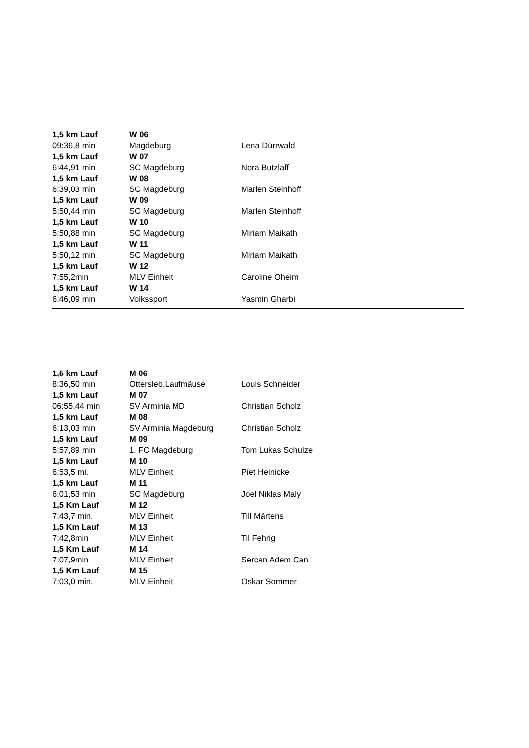| 1,5 km Lauf | W 06 | |
| 09:36,8 min | Magdeburg | Lena Dürrwald |
| 1,5 km Lauf | W 07 | |
| 6:44,91 min | SC Magdeburg | Nora Butzlaff |
| 1,5 km Lauf | W 08 | |
| 6:39,03 min | SC Magdeburg | Marlen Steinhoff |
| 1,5 km Lauf | W 09 | |
| 5:50,44 min | SC Magdeburg | Marlen Steinhoff |
| 1,5 km Lauf | W 10 | |
| 5:50,88 min | SC Magdeburg | Miriam Maikath |
| 1,5 km Lauf | W 11 | |
| 5:50,12 min | SC Magdeburg | Miriam Maikath |
| 1,5 km Lauf | W 12 | |
| 7:55,2min | MLV Einheit | Caroline Oheim |
| 1,5 km Lauf | W 14 | |
| 6:46,09 min | Volkssport | Yasmin Gharbi |
| 1,5 km Lauf | M 06 | |
| 8:36,50 min | Ottersleb.Laufmäuse | Louis Schneider |
| 1,5 km Lauf | M 07 | |
| 06:55,44 min | SV Arminia MD | Christian Scholz |
| 1,5 km Lauf | M 08 | |
| 6:13,03 min | SV Arminia Magdeburg | Christian Scholz |
| 1,5 km Lauf | M 09 | |
| 5:57,89 min | 1. FC Magdeburg | Tom Lukas Schulze |
| 1,5 km Lauf | M 10 | |
| 6:53,5 mi. | MLV Einheit | Piet Heinicke |
| 1,5 km Lauf | M 11 | |
| 6:01,53 min | SC Magdeburg | Joel Niklas Maly |
| 1,5 Km Lauf | M 12 | |
| 7:43,7 min. | MLV Einheit | Till Märtens |
| 1,5 Km Lauf | M 13 | |
| 7:42,8min | MLV Einheit | Til Fehrig |
| 1,5 Km Lauf | M 14 | |
| 7:07,9min | MLV Einheit | Sercan Adem Can |
| 1,5 Km Lauf | M 15 | |
| 7:03,0 min. | MLV Einheit | Oskar Sommer |